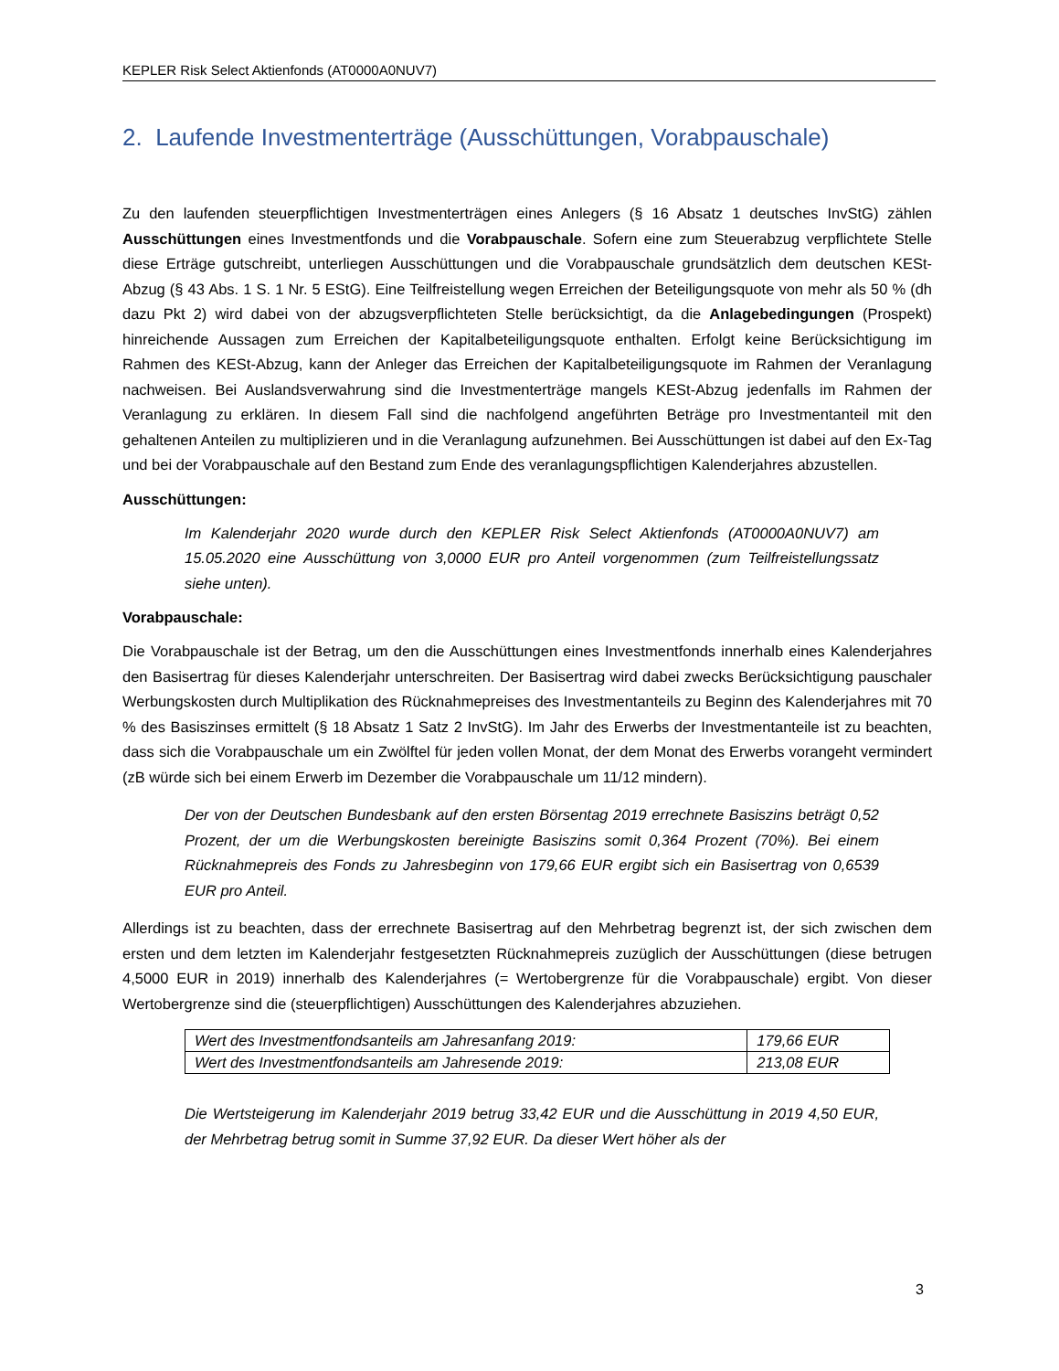KEPLER Risk Select Aktienfonds (AT0000A0NUV7)
2. Laufende Investmenterträge (Ausschüttungen, Vorabpauschale)
Zu den laufenden steuerpflichtigen Investmenterträgen eines Anlegers (§ 16 Absatz 1 deutsches InvStG) zählen Ausschüttungen eines Investmentfonds und die Vorabpauschale. Sofern eine zum Steuerabzug verpflichtete Stelle diese Erträge gutschreibt, unterliegen Ausschüttungen und die Vorabpauschale grundsätzlich dem deutschen KESt-Abzug (§ 43 Abs. 1 S. 1 Nr. 5 EStG). Eine Teilfreistellung wegen Erreichen der Beteiligungsquote von mehr als 50 % (dh dazu Pkt 2) wird dabei von der abzugsverpflichteten Stelle berücksichtigt, da die Anlagebedingungen (Prospekt) hinreichende Aussagen zum Erreichen der Kapitalbeteiligungsquote enthalten. Erfolgt keine Berücksichtigung im Rahmen des KESt-Abzug, kann der Anleger das Erreichen der Kapitalbeteiligungsquote im Rahmen der Veranlagung nachweisen. Bei Auslandsverwahrung sind die Investmenterträge mangels KESt-Abzug jedenfalls im Rahmen der Veranlagung zu erklären. In diesem Fall sind die nachfolgend angeführten Beträge pro Investmentanteil mit den gehaltenen Anteilen zu multiplizieren und in die Veranlagung aufzunehmen. Bei Ausschüttungen ist dabei auf den Ex-Tag und bei der Vorabpauschale auf den Bestand zum Ende des veranlagungspflichtigen Kalenderjahres abzustellen.
Ausschüttungen:
Im Kalenderjahr 2020 wurde durch den KEPLER Risk Select Aktienfonds (AT0000A0NUV7) am 15.05.2020 eine Ausschüttung von 3,0000 EUR pro Anteil vorgenommen (zum Teilfreistellungssatz siehe unten).
Vorabpauschale:
Die Vorabpauschale ist der Betrag, um den die Ausschüttungen eines Investmentfonds innerhalb eines Kalenderjahres den Basisertrag für dieses Kalenderjahr unterschreiten. Der Basisertrag wird dabei zwecks Berücksichtigung pauschaler Werbungskosten durch Multiplikation des Rücknahmepreises des Investmentanteils zu Beginn des Kalenderjahres mit 70 % des Basiszinses ermittelt (§ 18 Absatz 1 Satz 2 InvStG). Im Jahr des Erwerbs der Investmentanteile ist zu beachten, dass sich die Vorabpauschale um ein Zwölftel für jeden vollen Monat, der dem Monat des Erwerbs vorangeht vermindert (zB würde sich bei einem Erwerb im Dezember die Vorabpauschale um 11/12 mindern).
Der von der Deutschen Bundesbank auf den ersten Börsentag 2019 errechnete Basiszins beträgt 0,52 Prozent, der um die Werbungskosten bereinigte Basiszins somit 0,364 Prozent (70%). Bei einem Rücknahmepreis des Fonds zu Jahresbeginn von 179,66 EUR ergibt sich ein Basisertrag von 0,6539 EUR pro Anteil.
Allerdings ist zu beachten, dass der errechnete Basisertrag auf den Mehrbetrag begrenzt ist, der sich zwischen dem ersten und dem letzten im Kalenderjahr festgesetzten Rücknahmepreis zuzüglich der Ausschüttungen (diese betrugen 4,5000 EUR in 2019) innerhalb des Kalenderjahres (= Wertobergrenze für die Vorabpauschale) ergibt. Von dieser Wertobergrenze sind die (steuerpflichtigen) Ausschüttungen des Kalenderjahres abzuziehen.
| Wert des Investmentfondsanteils am Jahresanfang 2019: | 179,66 EUR |
| Wert des Investmentfondsanteils am Jahresende 2019: | 213,08 EUR |
Die Wertsteigerung im Kalenderjahr 2019 betrug 33,42 EUR und die Ausschüttung in 2019 4,50 EUR, der Mehrbetrag betrug somit in Summe 37,92 EUR. Da dieser Wert höher als der
3